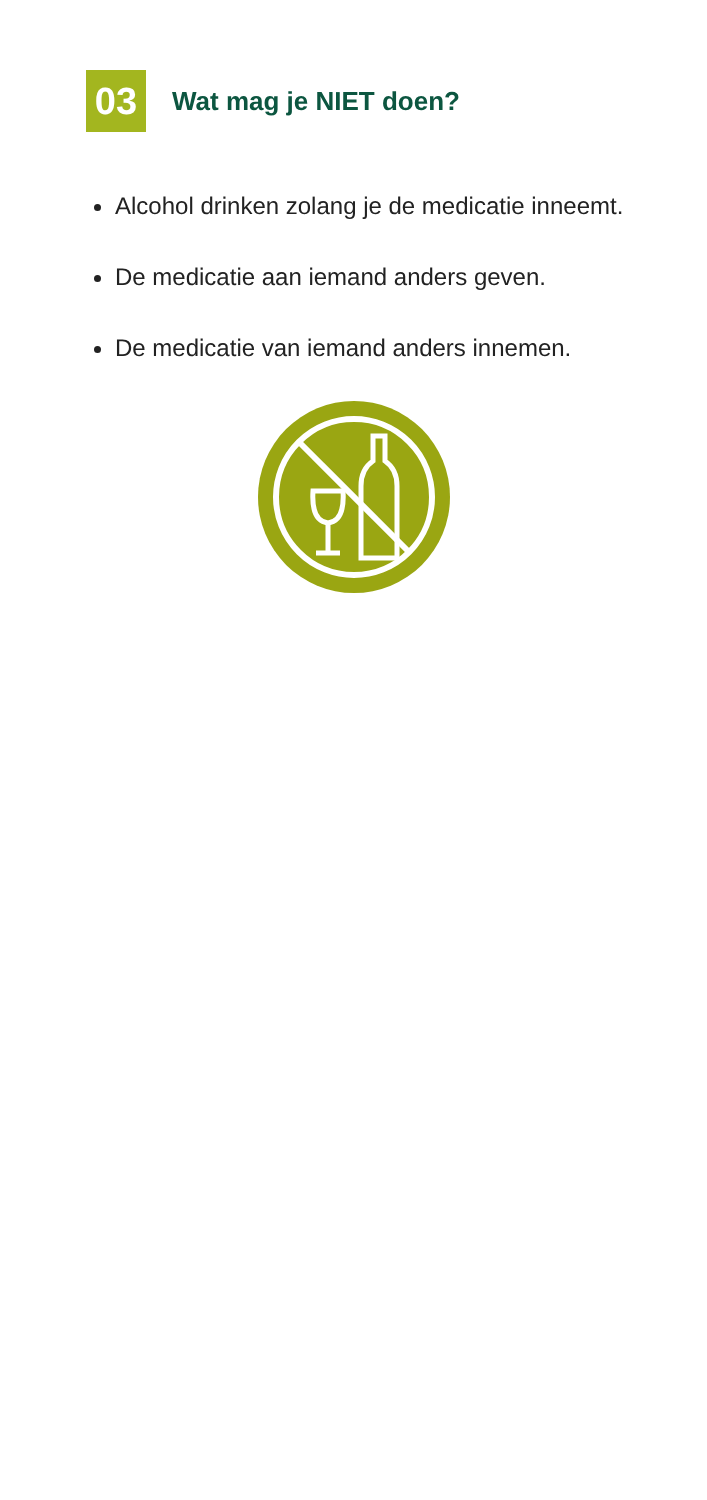03
Wat mag je NIET doen?
Alcohol drinken zolang je de medicatie inneemt.
De medicatie aan iemand anders geven.
De medicatie van iemand anders innemen.